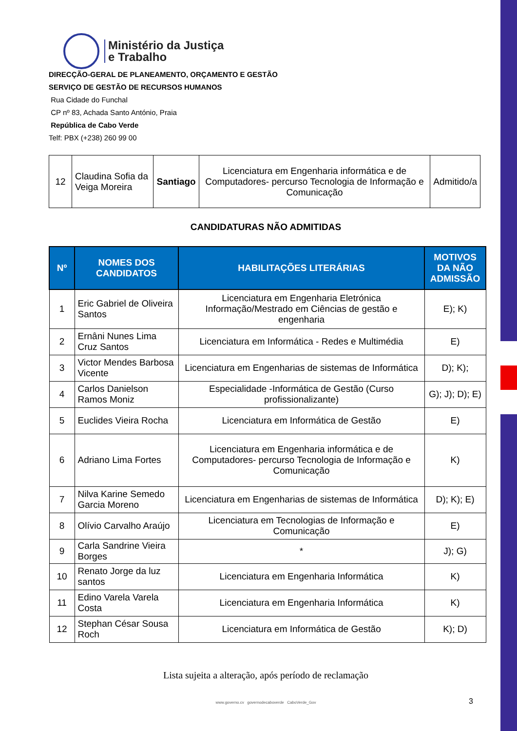Ministério da Justiça
e Trabalho
DIRECÇÃO-GERAL DE PLANEAMENTO, ORÇAMENTO E GESTÃO
SERVIÇO DE GESTÃO DE RECURSOS HUMANOS
Rua Cidade do Funchal
CP nº 83, Achada Santo António, Praia
República de Cabo Verde
Telf: PBX (+238) 260 99 00
| 12 | Claudina Sofia da Veiga Moreira | Santiago | Licenciatura em Engenharia informática e de Computadores- percurso Tecnologia de Informação e Comunicação | Admitido/a |
CANDIDATURAS NÃO ADMITIDAS
| Nº | NOMES DOS CANDIDATOS | HABILITAÇÕES LITERÁRIAS | MOTIVOS DA NÃO ADMISSÃO |
| --- | --- | --- | --- |
| 1 | Eric Gabriel de Oliveira Santos | Licenciatura em Engenharia Eletrónica Informação/Mestrado em Ciências de gestão e engenharia | E); K) |
| 2 | Ernâni Nunes Lima Cruz Santos | Licenciatura em Informática - Redes e Multimédia | E) |
| 3 | Victor Mendes Barbosa Vicente | Licenciatura em Engenharias de sistemas de Informática | D); K); |
| 4 | Carlos Danielson Ramos Moniz | Especialidade -Informática de Gestão (Curso profissionalizante) | G); J); D); E) |
| 5 | Euclides Vieira Rocha | Licenciatura em Informática de Gestão | E) |
| 6 | Adriano Lima Fortes | Licenciatura em Engenharia informática e de Computadores- percurso Tecnologia de Informação e Comunicação | K) |
| 7 | Nilva Karine Semedo Garcia Moreno | Licenciatura em Engenharias de sistemas de Informática | D); K); E) |
| 8 | Olívio Carvalho Araújo | Licenciatura em Tecnologias de Informação e Comunicação | E) |
| 9 | Carla Sandrine Vieira Borges | * | J); G) |
| 10 | Renato Jorge da luz santos | Licenciatura em Engenharia Informática | K) |
| 11 | Edino Varela Varela Costa | Licenciatura em Engenharia Informática | K) |
| 12 | Stephan César Sousa Roch | Licenciatura em Informática de Gestão | K); D) |
Lista sujeita a alteração, após período de reclamação
www.governo.cv governodecaboverde CaboVerde_Gov
3